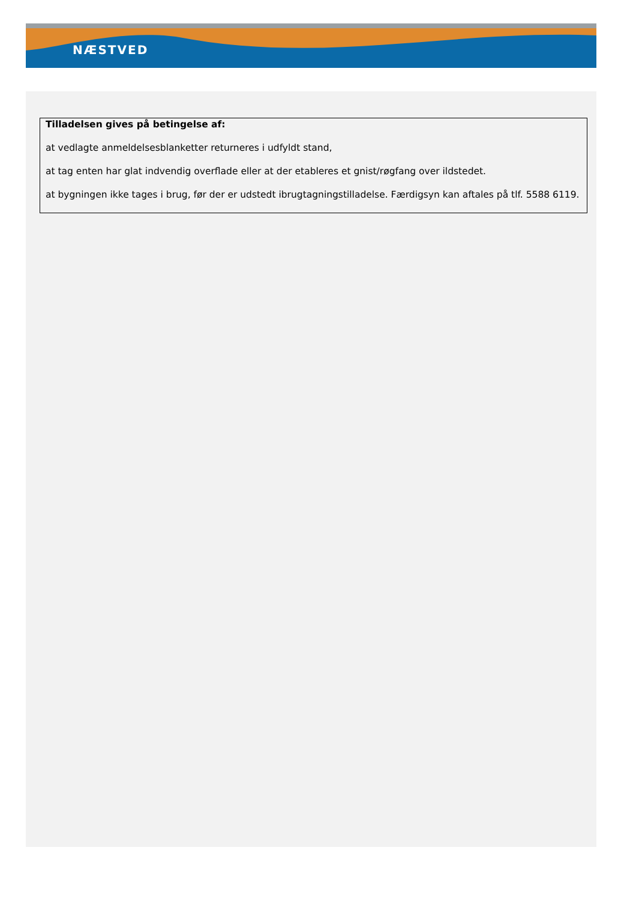NÆSTVED
Tilladelsen gives på betingelse af:
at vedlagte anmeldelsesblanketter returneres i udfyldt stand,
at tag enten har glat indvendig overflade eller at der etableres et gnist/røgfang over ildstedet.
at bygningen ikke tages i brug, før der er udstedt ibrugtagningstilladelse. Færdigsyn kan aftales på tlf. 5588 6119.